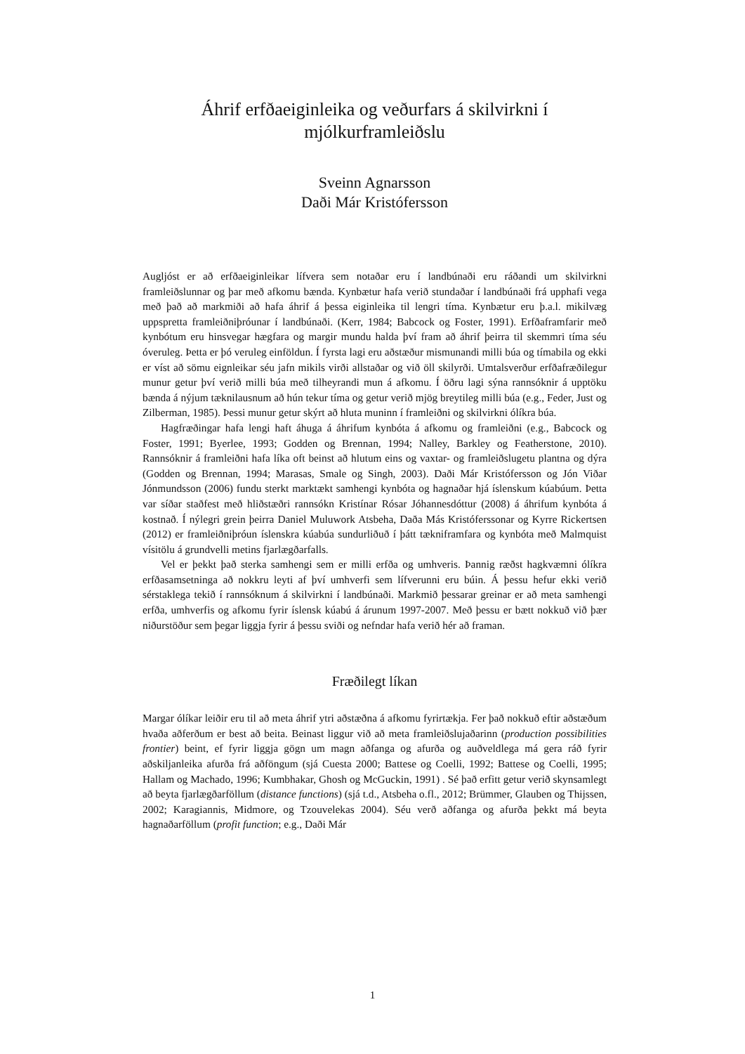Áhrif erfðaeiginleika og veðurfars á skilvirkni í mjólkurframleiðslu
Sveinn Agnarsson
Daði Már Kristófersson
Augljóst er að erfðaeiginleikar lífvera sem notaðar eru í landbúnaði eru ráðandi um skilvirkni framleiðslunnar og þar með afkomu bænda. Kynbætur hafa verið stundaðar í landbúnaði frá upphafi vega með það að markmiði að hafa áhrif á þessa eiginleika til lengri tíma. Kynbætur eru þ.a.l. mikilvæg uppspretta framleiðniþróunar í landbúnaði. (Kerr, 1984; Babcock og Foster, 1991). Erfðaframfarir með kynbótum eru hinsvegar hægfara og margir mundu halda því fram að áhrif þeirra til skemmri tíma séu óveruleg. Þetta er þó veruleg einföldun. Í fyrsta lagi eru aðstæður mismunandi milli búa og tímabila og ekki er víst að sömu eignleikar séu jafn mikils virði allstaðar og við öll skilyrði. Umtalsverður erfðafræðilegur munur getur því verið milli búa með tilheyrandi mun á afkomu. Í öðru lagi sýna rannsóknir á upptöku bænda á nýjum tæknilausnum að hún tekur tíma og getur verið mjög breytileg milli búa (e.g., Feder, Just og Zilberman, 1985). Þessi munur getur skýrt að hluta muninn í framleiðni og skilvirkni ólíkra búa.
Hagfræðingar hafa lengi haft áhuga á áhrifum kynbóta á afkomu og framleiðni (e.g., Babcock og Foster, 1991; Byerlee, 1993; Godden og Brennan, 1994; Nalley, Barkley og Featherstone, 2010). Rannsóknir á framleiðni hafa líka oft beinst að hlutum eins og vaxtar- og framleiðslugetu plantna og dýra (Godden og Brennan, 1994; Marasas, Smale og Singh, 2003). Daði Már Kristófersson og Jón Viðar Jónmundsson (2006) fundu sterkt marktækt samhengi kynbóta og hagnaðar hjá íslenskum kúabúum. Þetta var síðar staðfest með hliðstæðri rannsókn Kristínar Rósar Jóhannesdóttur (2008) á áhrifum kynbóta á kostnað. Í nýlegri grein þeirra Daniel Muluwork Atsbeha, Daða Más Kristóferssonar og Kyrre Rickertsen (2012) er framleiðniþróun íslenskra kúabúa sundurliðuð í þátt tækniframfara og kynbóta með Malmquist vísitölu á grundvelli metins fjarlægðarfalls.
Vel er þekkt það sterka samhengi sem er milli erfða og umhveris. Þannig ræðst hagkvæmni ólíkra erfðasamsetninga að nokkru leyti af því umhverfi sem lífverunni eru búin. Á þessu hefur ekki verið sérstaklega tekið í rannsóknum á skilvirkni í landbúnaði. Markmið þessarar greinar er að meta samhengi erfða, umhverfis og afkomu fyrir íslensk kúabú á árunum 1997-2007. Með þessu er bætt nokkuð við þær niðurstöður sem þegar liggja fyrir á þessu sviði og nefndar hafa verið hér að framan.
Fræðilegt líkan
Margar ólíkar leiðir eru til að meta áhrif ytri aðstæðna á afkomu fyrirtækja. Fer það nokkuð eftir aðstæðum hvaða aðferðum er best að beita. Beinast liggur við að meta framleiðslujaðarinn (production possibilities frontier) beint, ef fyrir liggja gögn um magn aðfanga og afurða og auðveldlega má gera ráð fyrir aðskiljanleika afurða frá aðföngum (sjá Cuesta 2000; Battese og Coelli, 1992; Battese og Coelli, 1995; Hallam og Machado, 1996; Kumbhakar, Ghosh og McGuckin, 1991) . Sé það erfitt getur verið skynsamlegt að beyta fjarlægðarföllum (distance functions) (sjá t.d., Atsbeha o.fl., 2012; Brümmer, Glauben og Thijssen, 2002; Karagiannis, Midmore, og Tzouvelekas 2004). Séu verð aðfanga og afurða þekkt má beyta hagnaðarföllum (profit function; e.g., Daði Már
1